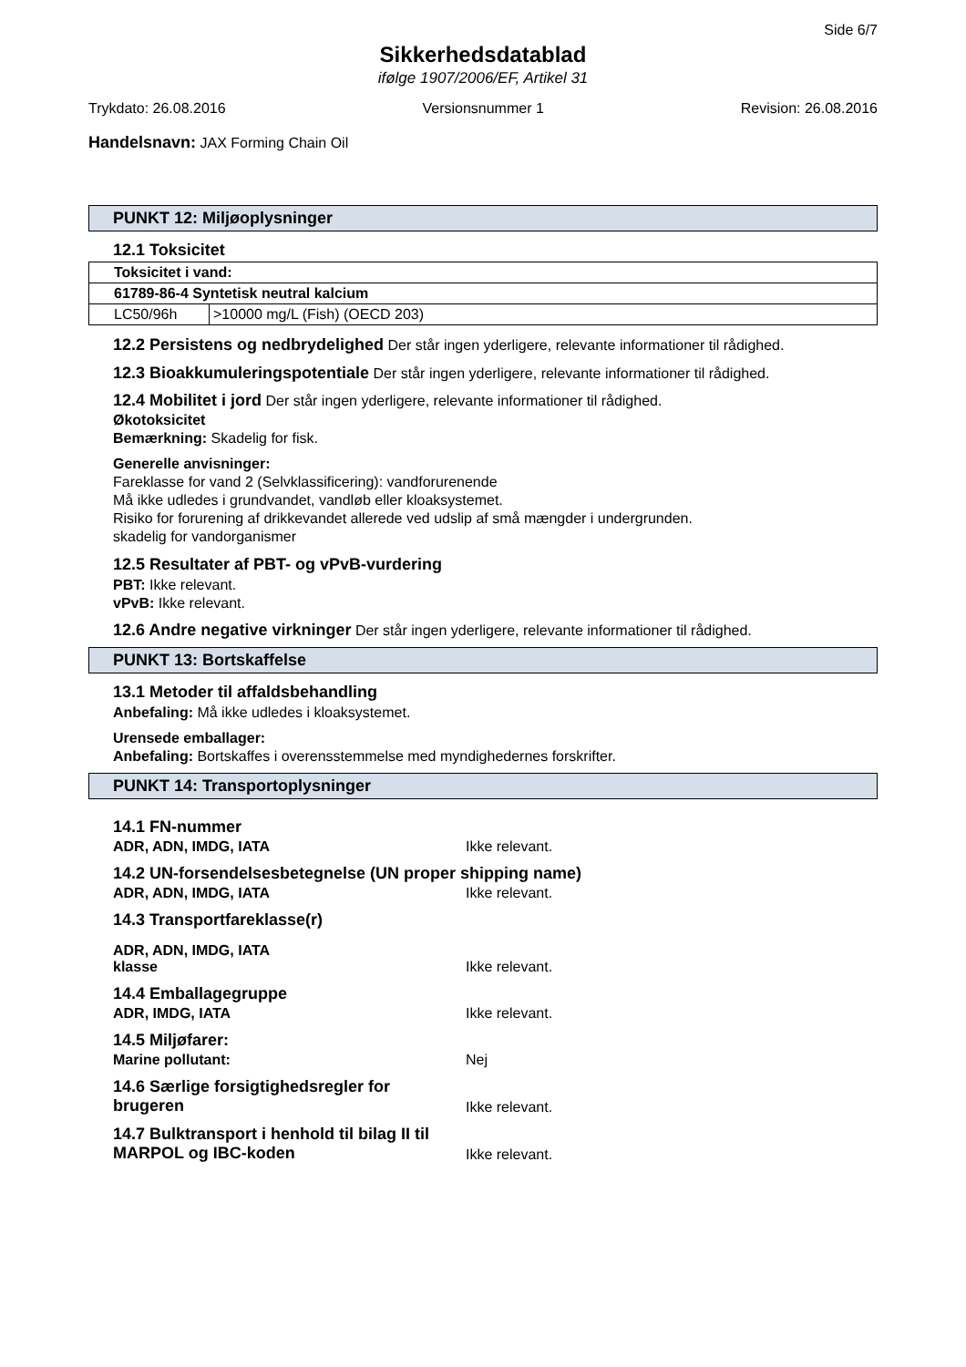Side 6/7
Sikkerhedsdatablad
ifølge 1907/2006/EF, Artikel 31
Trykdato: 26.08.2016 Versionsnummer 1 Revision: 26.08.2016
Handelsnavn: JAX Forming Chain Oil
PUNKT 12: Miljøoplysninger
12.1 Toksicitet
| Toksicitet i vand: | |
| 61789-86-4 Syntetisk neutral kalcium | |
| LC50/96h | >10000 mg/L (Fish) (OECD 203) |
12.2 Persistens og nedbrydelighed Der står ingen yderligere, relevante informationer til rådighed.
12.3 Bioakkumuleringspotentiale Der står ingen yderligere, relevante informationer til rådighed.
12.4 Mobilitet i jord Der står ingen yderligere, relevante informationer til rådighed.
Økotoksicitet
Bemærkning: Skadelig for fisk.
Generelle anvisninger:
Fareklasse for vand 2 (Selvklassificering): vandforurenende
Må ikke udledes i grundvandet, vandløb eller kloaksystemet.
Risiko for forurening af drikkevandet allerede ved udslip af små mængder i undergrunden.
skadelig for vandorganismer
12.5 Resultater af PBT- og vPvB-vurdering
PBT: Ikke relevant.
vPvB: Ikke relevant.
12.6 Andre negative virkninger Der står ingen yderligere, relevante informationer til rådighed.
PUNKT 13: Bortskaffelse
13.1 Metoder til affaldsbehandling
Anbefaling: Må ikke udledes i kloaksystemet.
Urensede emballager:
Anbefaling: Bortskaffes i overensstemmelse med myndighedernes forskrifter.
PUNKT 14: Transportoplysninger
14.1 FN-nummer
ADR, ADN, IMDG, IATA Ikke relevant.
14.2 UN-forsendelsesbetegnelse (UN proper shipping name)
ADR, ADN, IMDG, IATA Ikke relevant.
14.3 Transportfareklasse(r)
ADR, ADN, IMDG, IATA
klasse Ikke relevant.
14.4 Emballagegruppe
ADR, IMDG, IATA Ikke relevant.
14.5 Miljøfarer:
Marine pollutant: Nej
14.6 Særlige forsigtighedsregler for brugeren Ikke relevant.
14.7 Bulktransport i henhold til bilag II til MARPOL og IBC-koden Ikke relevant.